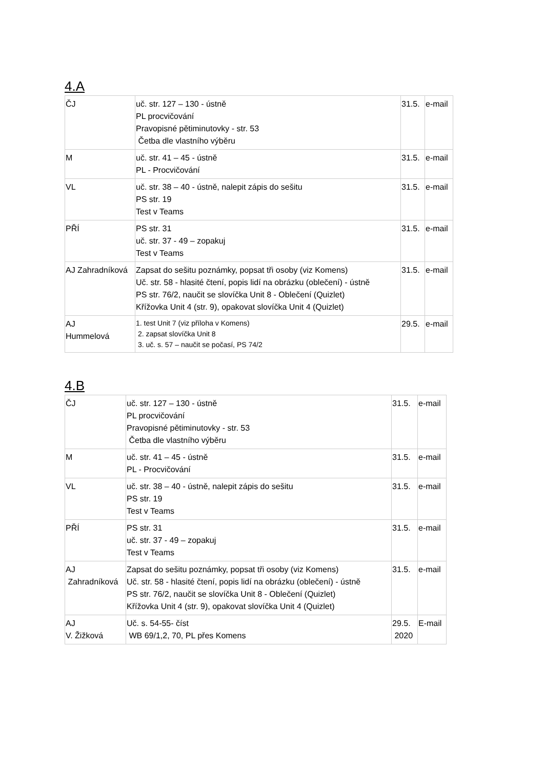4.A
| ČJ | uč. str. 127 – 130 - ústně PL procvičování Pravopisné pětiminutovky - str. 53 Četba dle vlastního výběru | 31.5. | e-mail |
| M | uč. str. 41 – 45 - ústně PL - Procvičování | 31.5. | e-mail |
| VL | uč. str. 38 – 40 - ústně, nalepit zápis do sešitu PS str. 19 Test v Teams | 31.5. | e-mail |
| PŘÍ | PS str. 31 uč. str. 37 - 49 – zopakuj Test v Teams | 31.5. | e-mail |
| AJ Zahradníková | Zapsat do sešitu poznámky, popsat tři osoby (viz Komens) Uč. str. 58 - hlasité čtení, popis lidí na obrázku (oblečení) - ústně PS str. 76/2, naučit se slovíčka Unit 8 - Oblečení (Quizlet) Křížovka Unit 4 (str. 9), opakovat slovíčka Unit 4 (Quizlet) | 31.5. | e-mail |
| AJ Hummelová | 1. test Unit 7 (viz příloha v Komens) 2. zapsat slovíčka Unit 8 3. uč. s. 57 – naučit se počasí, PS 74/2 | 29.5. | e-mail |
4.B
| ČJ | uč. str. 127 – 130 - ústně PL procvičování Pravopisné pětiminutovky - str. 53 Četba dle vlastního výběru | 31.5. | e-mail |
| M | uč. str. 41 – 45 - ústně PL - Procvičování | 31.5. | e-mail |
| VL | uč. str. 38 – 40 - ústně, nalepit zápis do sešitu PS str. 19 Test v Teams | 31.5. | e-mail |
| PŘÍ | PS str. 31 uč. str. 37 - 49 – zopakuj Test v Teams | 31.5. | e-mail |
| AJ Zahradníková | Zapsat do sešitu poznámky, popsat tři osoby (viz Komens) Uč. str. 58 - hlasité čtení, popis lidí na obrázku (oblečení) - ústně PS str. 76/2, naučit se slovíčka Unit 8 - Oblečení (Quizlet) Křížovka Unit 4 (str. 9), opakovat slovíčka Unit 4 (Quizlet) | 31.5. | e-mail |
| AJ V. Žižková | Uč. s. 54-55- číst WB 69/1,2, 70, PL přes Komens | 29.5. 2020 | E-mail |